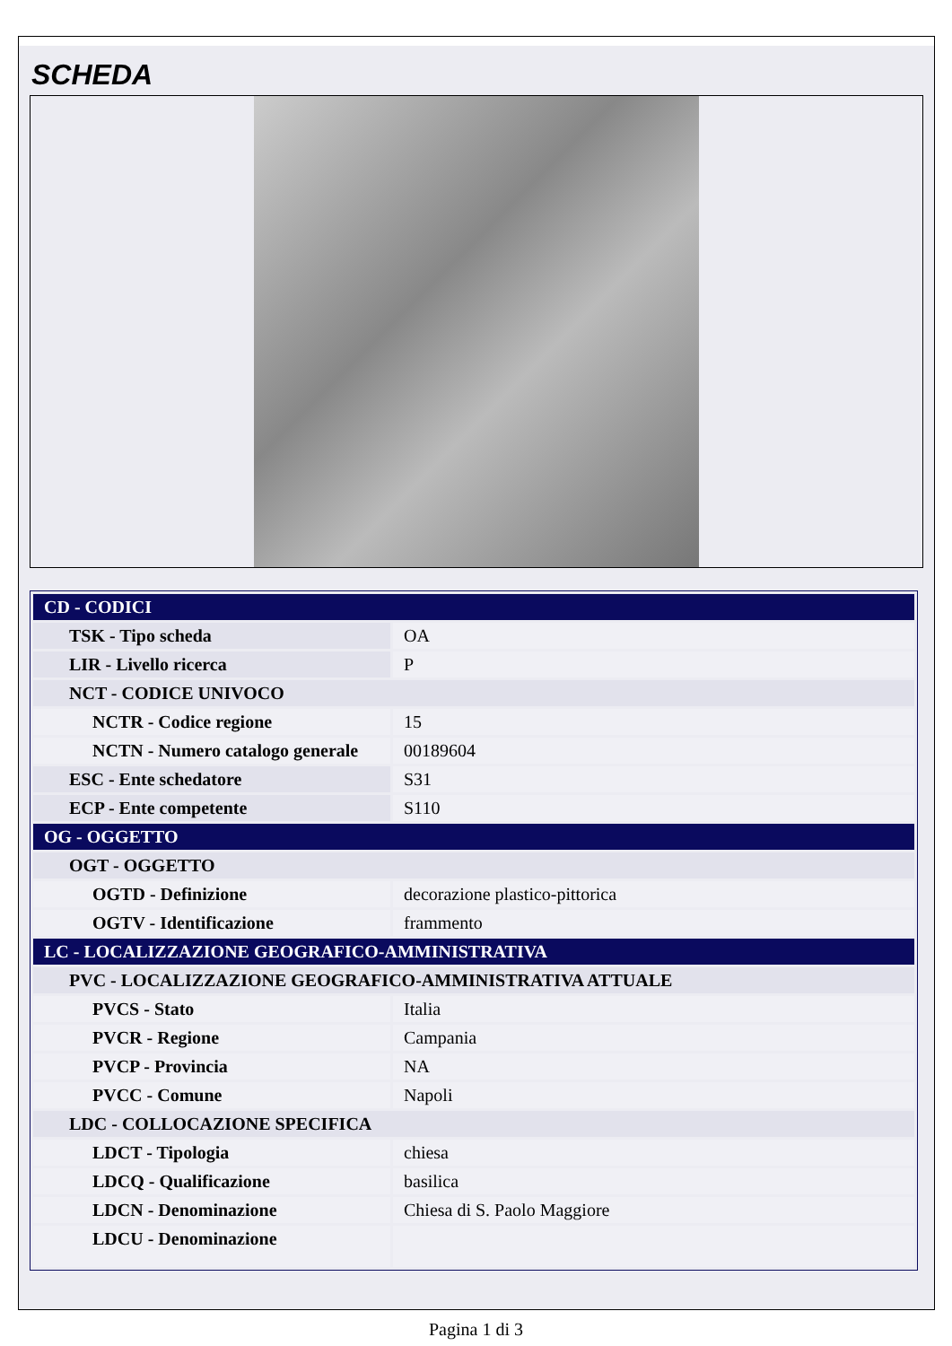SCHEDA
| CD - CODICI | |
| TSK - Tipo scheda | OA |
| LIR - Livello ricerca | P |
| NCT - CODICE UNIVOCO | |
| NCTR - Codice regione | 15 |
| NCTN - Numero catalogo generale | 00189604 |
| ESC - Ente schedatore | S31 |
| ECP - Ente competente | S110 |
| OG - OGGETTO | |
| OGT - OGGETTO | |
| OGTD - Definizione | decorazione plastico-pittorica |
| OGTV - Identificazione | frammento |
| LC - LOCALIZZAZIONE GEOGRAFICO-AMMINISTRATIVA | |
| PVC - LOCALIZZAZIONE GEOGRAFICO-AMMINISTRATIVA ATTUALE | |
| PVCS - Stato | Italia |
| PVCR - Regione | Campania |
| PVCP - Provincia | NA |
| PVCC - Comune | Napoli |
| LDC - COLLOCAZIONE SPECIFICA | |
| LDCT - Tipologia | chiesa |
| LDCQ - Qualificazione | basilica |
| LDCN - Denominazione | Chiesa di S. Paolo Maggiore |
| LDCU - Denominazione | |
Pagina 1 di 3